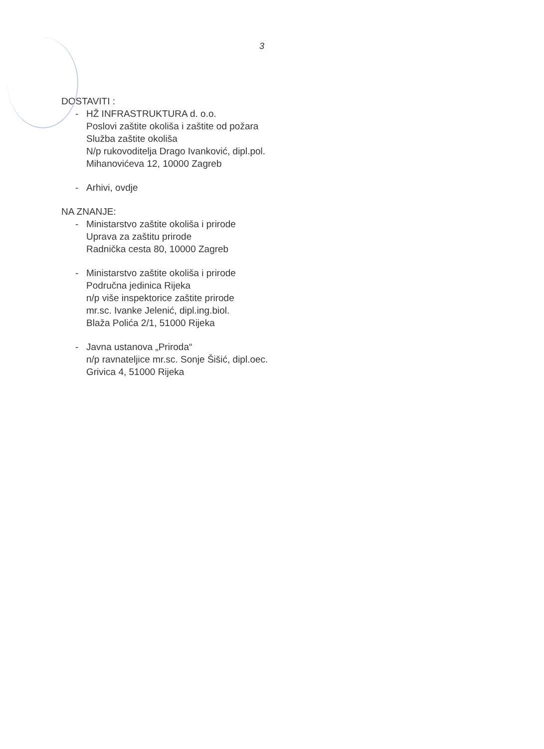3
DOSTAVITI :
- HŽ INFRASTRUKTURA d. o.o.
Poslovi zaštite okoliša i zaštite od požara
Služba zaštite okoliša
N/p rukovoditelja Drago Ivanković, dipl.pol.
Mihanovićeva 12, 10000 Zagreb
- Arhivi, ovdje
NA ZNANJE:
- Ministarstvo zaštite okoliša i prirode
Uprava za zaštitu prirode
Radnička cesta 80, 10000 Zagreb
- Ministarstvo zaštite okoliša i prirode
Područna jedinica Rijeka
n/p više inspektorice zaštite prirode
mr.sc. Ivanke Jelenić, dipl.ing.biol.
Blaža Polića 2/1, 51000 Rijeka
- Javna ustanova „Priroda“
n/p ravnateljice mr.sc. Sonje Šišić, dipl.oec.
Grivica 4, 51000 Rijeka